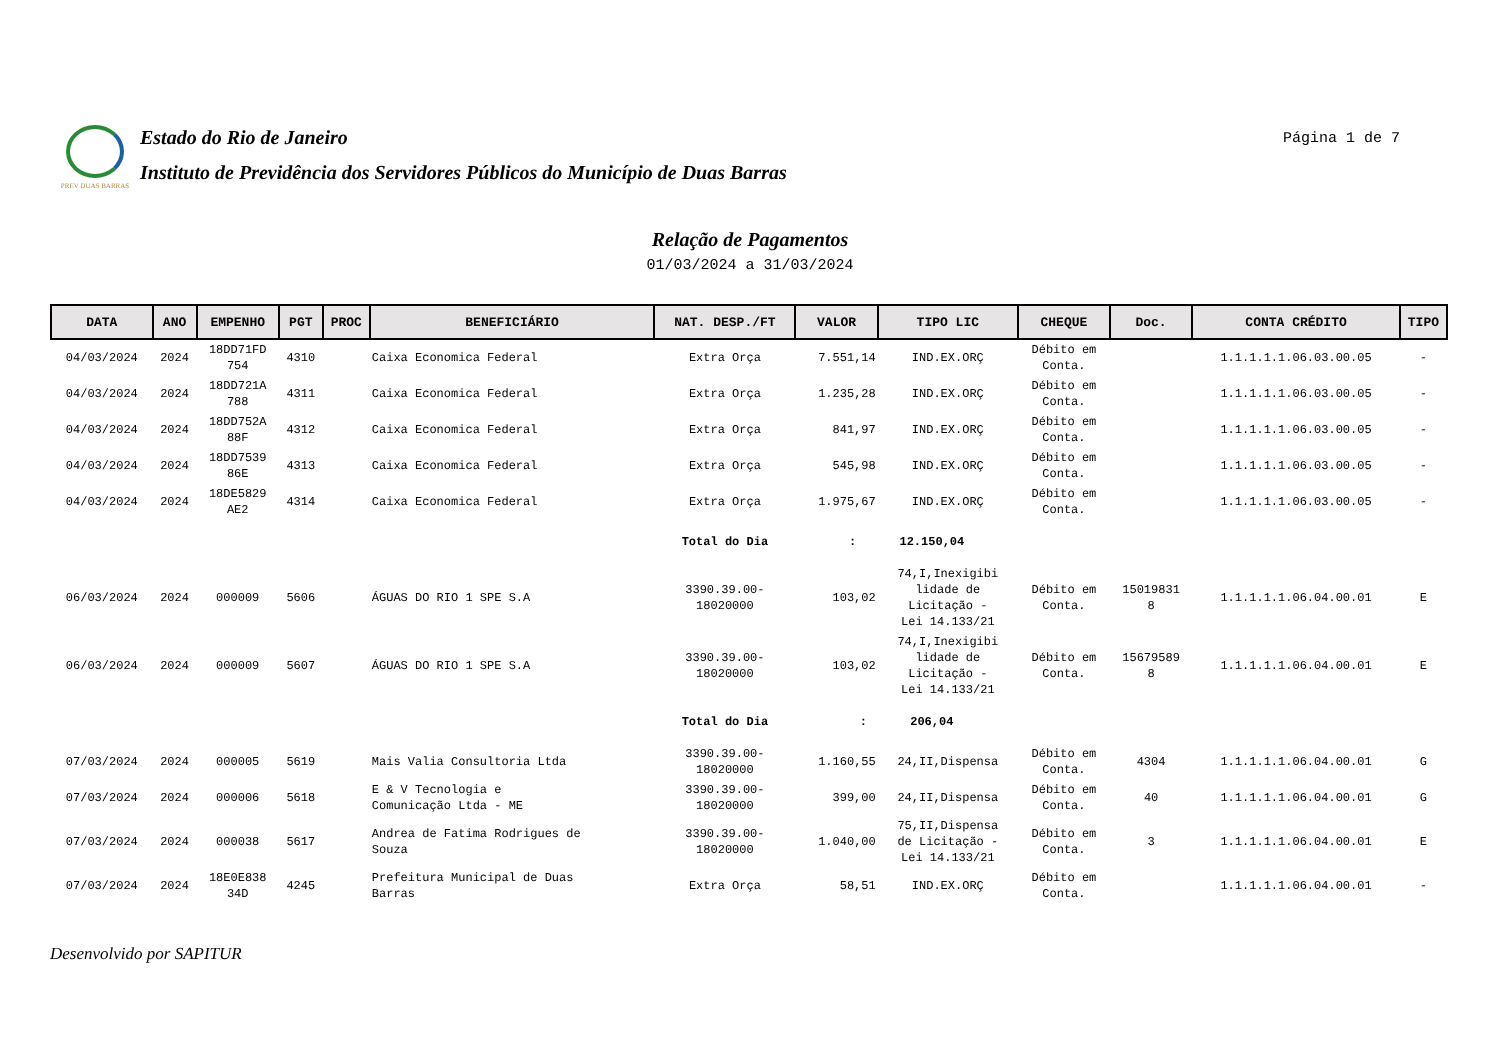PREV DUAS BARRAS
Estado do Rio de Janeiro
Instituto de Previdência dos Servidores Públicos do Município de Duas Barras
Página 1 de 7
Relação de Pagamentos
01/03/2024 a 31/03/2024
| DATA | ANO | EMPENHO | PGT | PROC | BENEFICIÁRIO | NAT. DESP./FT | VALOR | TIPO LIC | CHEQUE | Doc. | CONTA CRÉDITO | TIPO |
| --- | --- | --- | --- | --- | --- | --- | --- | --- | --- | --- | --- | --- |
| 04/03/2024 | 2024 | 18DD71FD 754 | 4310 | | Caixa Economica Federal | Extra Orça | 7.551,14 | IND.EX.ORÇ | Débito em Conta. | | 1.1.1.1.1.06.03.00.05 | - |
| 04/03/2024 | 2024 | 18DD721A 788 | 4311 | | Caixa Economica Federal | Extra Orça | 1.235,28 | IND.EX.ORÇ | Débito em Conta. | | 1.1.1.1.1.06.03.00.05 | - |
| 04/03/2024 | 2024 | 18DD752A 88F | 4312 | | Caixa Economica Federal | Extra Orça | 841,97 | IND.EX.ORÇ | Débito em Conta. | | 1.1.1.1.1.06.03.00.05 | - |
| 04/03/2024 | 2024 | 18DD7539 86E | 4313 | | Caixa Economica Federal | Extra Orça | 545,98 | IND.EX.ORÇ | Débito em Conta. | | 1.1.1.1.1.06.03.00.05 | - |
| 04/03/2024 | 2024 | 18DE5829 AE2 | 4314 | | Caixa Economica Federal | Extra Orça | 1.975,67 | IND.EX.ORÇ | Débito em Conta. | | 1.1.1.1.1.06.03.00.05 | - |
| | | | | | | Total do Dia | : 12.150,04 | | | | | |
| 06/03/2024 | 2024 | 000009 | 5606 | | ÁGUAS DO RIO 1 SPE S.A | 3390.39.00- 18020000 | 103,02 | 74,I,Inexigibi lidade de Licitação - Lei 14.133/21 | Débito em Conta. | 15019831 8 | 1.1.1.1.1.06.04.00.01 | E |
| 06/03/2024 | 2024 | 000009 | 5607 | | ÁGUAS DO RIO 1 SPE S.A | 3390.39.00- 18020000 | 103,02 | 74,I,Inexigibi lidade de Licitação - Lei 14.133/21 | Débito em Conta. | 15679589 8 | 1.1.1.1.1.06.04.00.01 | E |
| | | | | | | Total do Dia | : 206,04 | | | | | |
| 07/03/2024 | 2024 | 000005 | 5619 | | Mais Valia Consultoria Ltda | 3390.39.00- 18020000 | 1.160,55 | 24,II,Dispensa | Débito em Conta. | 4304 | 1.1.1.1.1.06.04.00.01 | G |
| 07/03/2024 | 2024 | 000006 | 5618 | | E & V Tecnologia e Comunicação Ltda - ME | 3390.39.00- 18020000 | 399,00 | 24,II,Dispensa | Débito em Conta. | 40 | 1.1.1.1.1.06.04.00.01 | G |
| 07/03/2024 | 2024 | 000038 | 5617 | | Andrea de Fatima Rodrigues de Souza | 3390.39.00- 18020000 | 1.040,00 | 75,II,Dispensa de Licitação - Lei 14.133/21 | Débito em Conta. | 3 | 1.1.1.1.1.06.04.00.01 | E |
| 07/03/2024 | 2024 | 18E0E838 34D | 4245 | | Prefeitura Municipal de Duas Barras | Extra Orça | 58,51 | IND.EX.ORÇ | Débito em Conta. | | 1.1.1.1.1.06.04.00.01 | - |
Desenvolvido por SAPITUR